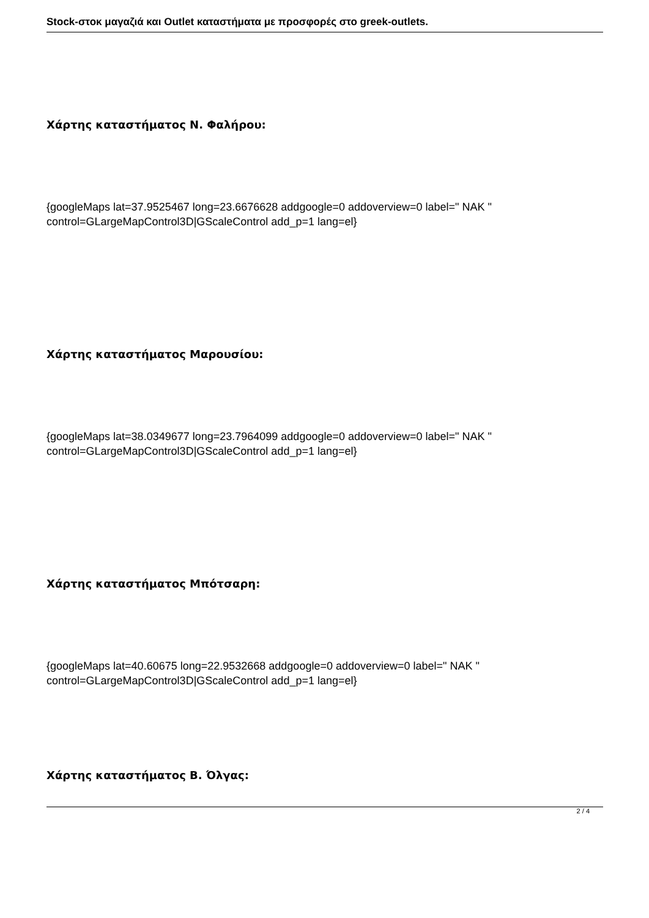Stock-στοκ μαγαζιά και Outlet καταστήματα με προσφορές στο greek-outlets.
Χάρτης καταστήματος Ν. Φαλήρου:
{googleMaps lat=37.9525467 long=23.6676628 addgoogle=0 addoverview=0 label=" NAK " control=GLargeMapControl3D|GScaleControl add_p=1 lang=el}
Χάρτης καταστήματος Μαρουσίου:
{googleMaps lat=38.0349677 long=23.7964099 addgoogle=0 addoverview=0 label=" NAK " control=GLargeMapControl3D|GScaleControl add_p=1 lang=el}
Χάρτης καταστήματος Μπότσαρη:
{googleMaps lat=40.60675 long=22.9532668 addgoogle=0 addoverview=0 label=" NAK " control=GLargeMapControl3D|GScaleControl add_p=1 lang=el}
Χάρτης καταστήματος Β. Όλγας:
2 / 4